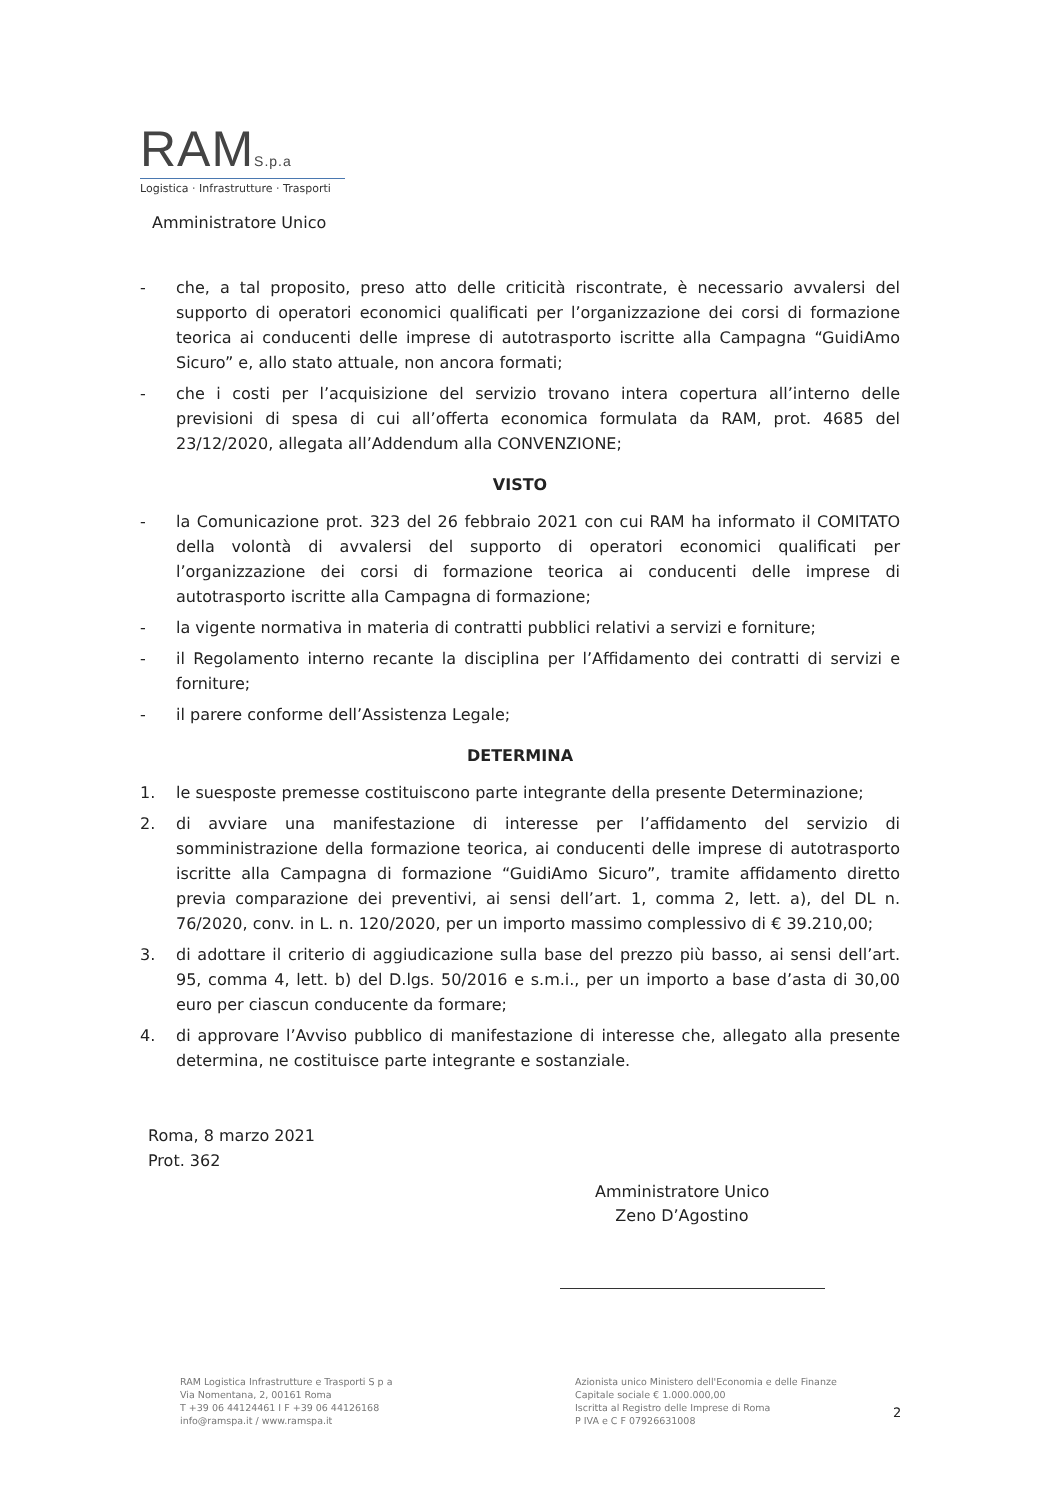RAMS.p.a
Logistica · Infrastrutture · Trasporti
Amministratore Unico
- che, a tal proposito, preso atto delle criticità riscontrate, è necessario avvalersi del supporto di operatori economici qualificati per l’organizzazione dei corsi di formazione teorica ai conducenti delle imprese di autotrasporto iscritte alla Campagna “GuidiAmo Sicuro” e, allo stato attuale, non ancora formati;
- che i costi per l’acquisizione del servizio trovano intera copertura all’interno delle previsioni di spesa di cui all’offerta economica formulata da RAM, prot. 4685 del 23/12/2020, allegata all’Addendum alla CONVENZIONE;
VISTO
- la Comunicazione prot. 323 del 26 febbraio 2021 con cui RAM ha informato il COMITATO della volontà di avvalersi del supporto di operatori economici qualificati per l’organizzazione dei corsi di formazione teorica ai conducenti delle imprese di autotrasporto iscritte alla Campagna di formazione;
- la vigente normativa in materia di contratti pubblici relativi a servizi e forniture;
- il Regolamento interno recante la disciplina per l’Affidamento dei contratti di servizi e forniture;
- il parere conforme dell’Assistenza Legale;
DETERMINA
1. le suesposte premesse costituiscono parte integrante della presente Determinazione;
2. di avviare una manifestazione di interesse per l’affidamento del servizio di somministrazione della formazione teorica, ai conducenti delle imprese di autotrasporto iscritte alla Campagna di formazione “GuidiAmo Sicuro”, tramite affidamento diretto previa comparazione dei preventivi, ai sensi dell’art. 1, comma 2, lett. a), del DL n. 76/2020, conv. in L. n. 120/2020, per un importo massimo complessivo di € 39.210,00;
3. di adottare il criterio di aggiudicazione sulla base del prezzo più basso, ai sensi dell’art. 95, comma 4, lett. b) del D.lgs. 50/2016 e s.m.i., per un importo a base d’asta di 30,00 euro per ciascun conducente da formare;
4. di approvare l’Avviso pubblico di manifestazione di interesse che, allegato alla presente determina, ne costituisce parte integrante e sostanziale.
Roma, 8 marzo 2021
Prot. 362
Amministratore Unico
Zeno D’Agostino
RAM Logistica Infrastrutture e Trasporti S p a
Via Nomentana, 2, 00161 Roma
T +39 06 44124461 I F +39 06 44126168
info@ramspa.it / www.ramspa.it
Azionista unico Ministero dell'Economia e delle Finanze
Capitale sociale € 1.000.000,00
Iscritta al Registro delle Imprese di Roma
P IVA e C F 07926631008
2